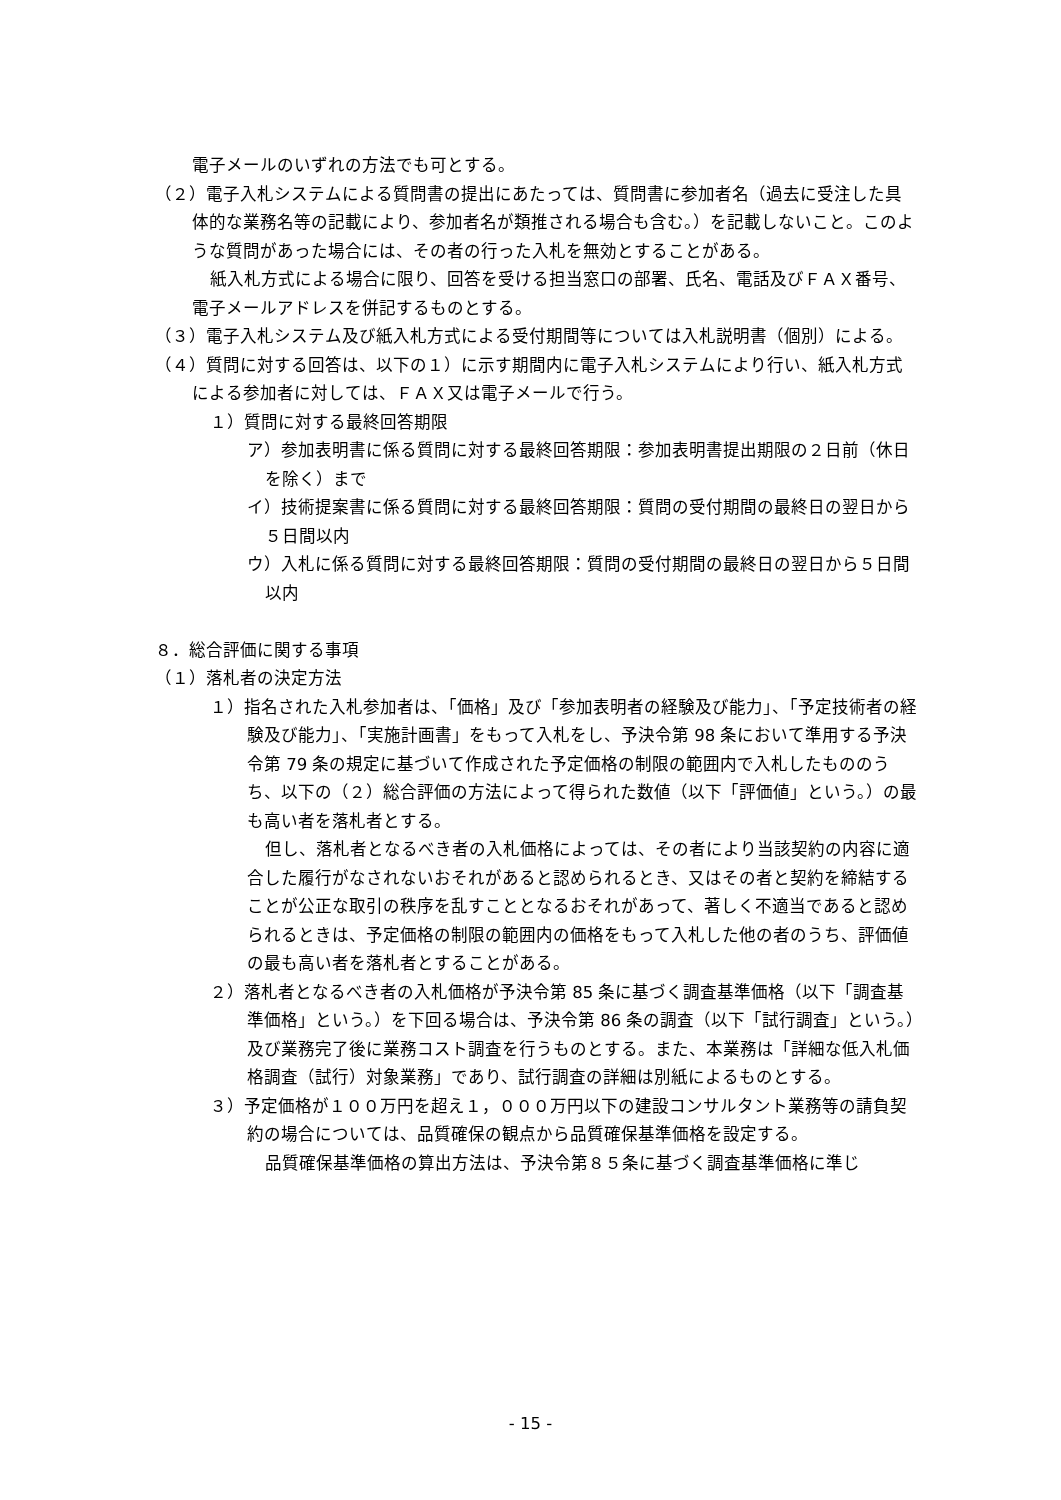電子メールのいずれの方法でも可とする。
（２）電子入札システムによる質問書の提出にあたっては、質問書に参加者名（過去に受注した具体的な業務名等の記載により、参加者名が類推される場合も含む。）を記載しないこと。このような質問があった場合には、その者の行った入札を無効とすることがある。
紙入札方式による場合に限り、回答を受ける担当窓口の部署、氏名、電話及びＦＡＸ番号、電子メールアドレスを併記するものとする。
（３）電子入札システム及び紙入札方式による受付期間等については入札説明書（個別）による。
（４）質問に対する回答は、以下の１）に示す期間内に電子入札システムにより行い、紙入札方式による参加者に対しては、ＦＡＸ又は電子メールで行う。
１）質問に対する最終回答期限
ア）参加表明書に係る質問に対する最終回答期限：参加表明書提出期限の２日前（休日を除く）まで
イ）技術提案書に係る質問に対する最終回答期限：質問の受付期間の最終日の翌日から５日間以内
ウ）入札に係る質問に対する最終回答期限：質問の受付期間の最終日の翌日から５日間以内
８．総合評価に関する事項
（１）落札者の決定方法
１）指名された入札参加者は、「価格」及び「参加表明者の経験及び能力」、「予定技術者の経験及び能力」、「実施計画書」をもって入札をし、予決令第 98 条において準用する予決令第 79 条の規定に基づいて作成された予定価格の制限の範囲内で入札したもののうち、以下の（２）総合評価の方法によって得られた数値（以下「評価値」という。）の最も高い者を落札者とする。
但し、落札者となるべき者の入札価格によっては、その者により当該契約の内容に適合した履行がなされないおそれがあると認められるとき、又はその者と契約を締結することが公正な取引の秩序を乱すこととなるおそれがあって、著しく不適当であると認められるときは、予定価格の制限の範囲内の価格をもって入札した他の者のうち、評価値の最も高い者を落札者とすることがある。
２）落札者となるべき者の入札価格が予決令第 85 条に基づく調査基準価格（以下「調査基準価格」という。）を下回る場合は、予決令第 86 条の調査（以下「試行調査」という。）及び業務完了後に業務コスト調査を行うものとする。また、本業務は「詳細な低入札価格調査（試行）対象業務」であり、試行調査の詳細は別紙によるものとする。
３）予定価格が１００万円を超え１，０００万円以下の建設コンサルタント業務等の請負契約の場合については、品質確保の観点から品質確保基準価格を設定する。
品質確保基準価格の算出方法は、予決令第８５条に基づく調査基準価格に準じ
- 15 -